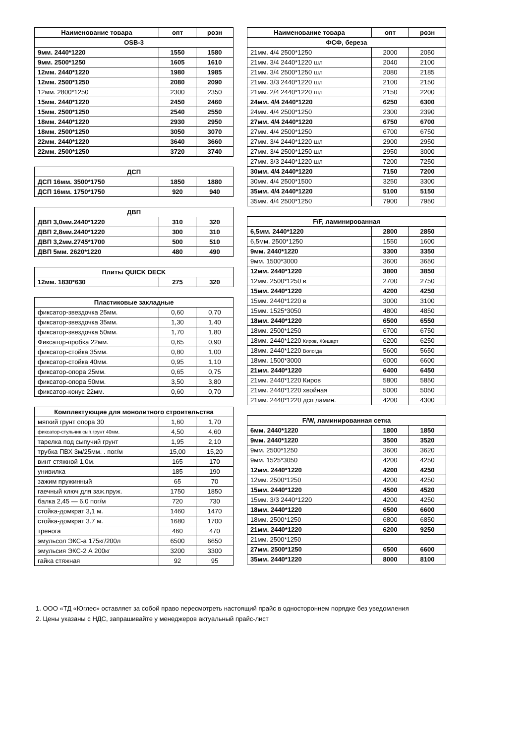| Наименование товара | опт | розн |
| --- | --- | --- |
| OSB-3 | | |
| 9мм. 2440*1220 | 1550 | 1580 |
| 9мм. 2500*1250 | 1605 | 1610 |
| 12мм. 2440*1220 | 1980 | 1985 |
| 12мм. 2500*1250 | 2080 | 2090 |
| 12мм. 2800*1250 | 2300 | 2350 |
| 15мм. 2440*1220 | 2450 | 2460 |
| 15мм. 2500*1250 | 2540 | 2550 |
| 18мм. 2440*1220 | 2930 | 2950 |
| 18мм. 2500*1250 | 3050 | 3070 |
| 22мм. 2440*1220 | 3640 | 3660 |
| 22мм. 2500*1250 | 3720 | 3740 |
| ДСП | | |
| --- | --- | --- |
| ДСП 16мм. 3500*1750 | 1850 | 1880 |
| ДСП 16мм. 1750*1750 | 920 | 940 |
| ДВП | | |
| --- | --- | --- |
| ДВП 3,0мм.2440*1220 | 310 | 320 |
| ДВП 2,8мм.2440*1220 | 300 | 310 |
| ДВП 3,2мм.2745*1700 | 500 | 510 |
| ДВП 5мм. 2620*1220 | 480 | 490 |
| Плиты QUICK DECK | | |
| --- | --- | --- |
| 12мм. 1830*630 | 275 | 320 |
| Пластиковые закладные | | |
| --- | --- | --- |
| фиксатор-звездочка 25мм. | 0,60 | 0,70 |
| фиксатор-звездочка 35мм. | 1,30 | 1,40 |
| фиксатор-звездочка 50мм. | 1,70 | 1,80 |
| Фиксатор-пробка 22мм. | 0,65 | 0,90 |
| фиксатор-стойка 35мм. | 0,80 | 1,00 |
| фиксатор-стойка 40мм. | 0,95 | 1,10 |
| фиксатор-опора 25мм. | 0,65 | 0,75 |
| фиксатор-опора 50мм. | 3,50 | 3,80 |
| фиксатор-конус 22мм. | 0,60 | 0,70 |
| Комплектующие для монолитного строительства | | |
| --- | --- | --- |
| мягкий грунт опора 30 | 1,60 | 1,70 |
| фиксатор-стульчик сып.грунт 40мм. | 4,50 | 4,60 |
| тарелка под сыпучий грунт | 1,95 | 2,10 |
| трубка ПВХ 3м/25мм. . пог/м | 15,00 | 15,20 |
| винт стяжной 1,0м. | 165 | 170 |
| унивилка | 185 | 190 |
| зажим пружинный | 65 | 70 |
| гаечный ключ для заж.пруж. | 1750 | 1850 |
| балка 2,45 — 6.0 пог/м | 720 | 730 |
| стойка-домкрат 3,1 м. | 1460 | 1470 |
| стойка-домкрат 3.7 м. | 1680 | 1700 |
| тренога | 460 | 470 |
| эмульсол ЭКС-а 175кг/200л | 6500 | 6650 |
| эмульсия ЭКС-2 А 200кг | 3200 | 3300 |
| гайка стяжная | 92 | 95 |
| Наименование товара | опт | розн |
| --- | --- | --- |
| ФСФ, береза | | |
| 21мм. 4/4 2500*1250 | 2000 | 2050 |
| 21мм. 3/4 2440*1220 шл | 2040 | 2100 |
| 21мм. 3/4 2500*1250 шл | 2080 | 2185 |
| 21мм. 3/3 2440*1220 шл | 2100 | 2150 |
| 21мм. 2/4 2440*1220 шл | 2150 | 2200 |
| 24мм. 4/4 2440*1220 | 6250 | 6300 |
| 24мм. 4/4 2500*1250 | 2300 | 2390 |
| 27мм. 4/4 2440*1220 | 6750 | 6700 |
| 27мм. 4/4 2500*1250 | 6700 | 6750 |
| 27мм. 3/4 2440*1220 шл | 2900 | 2950 |
| 27мм. 3/4 2500*1250 шл | 2950 | 3000 |
| 27мм. 3/3 2440*1220 шл | 7200 | 7250 |
| 30мм. 4/4 2440*1220 | 7150 | 7200 |
| 30мм. 4/4 2500*1500 | 3250 | 3300 |
| 35мм. 4/4 2440*1220 | 5100 | 5150 |
| 35мм. 4/4 2500*1250 | 7900 | 7950 |
| F/F, ламинированная | | |
| --- | --- | --- |
| 6,5мм. 2440*1220 | 2800 | 2850 |
| 6,5мм. 2500*1250 | 1550 | 1600 |
| 9мм. 2440*1220 | 3300 | 3350 |
| 9мм. 1500*3000 | 3600 | 3650 |
| 12мм. 2440*1220 | 3800 | 3850 |
| 12мм. 2500*1250 в | 2700 | 2750 |
| 15мм. 2440*1220 | 4200 | 4250 |
| 15мм. 2440*1220 в | 3000 | 3100 |
| 15мм. 1525*3050 | 4800 | 4850 |
| 18мм. 2440*1220 | 6500 | 6550 |
| 18мм. 2500*1250 | 6700 | 6750 |
| 18мм. 2440*1220 Киров, Жешарт | 6200 | 6250 |
| 18мм. 2440*1220 Вологда | 5600 | 5650 |
| 18мм. 1500*3000 | 6000 | 6600 |
| 21мм. 2440*1220 | 6400 | 6450 |
| 21мм. 2440*1220 Киров | 5800 | 5850 |
| 21мм. 2440*1220 хвойная | 5000 | 5050 |
| 21мм. 2440*1220 дсп ламин. | 4200 | 4300 |
| F/W, ламинированная сетка | | |
| --- | --- | --- |
| 6мм. 2440*1220 | 1800 | 1850 |
| 9мм. 2440*1220 | 3500 | 3520 |
| 9мм. 2500*1250 | 3600 | 3620 |
| 9мм. 1525*3050 | 4200 | 4250 |
| 12мм. 2440*1220 | 4200 | 4250 |
| 12мм. 2500*1250 | 4200 | 4250 |
| 15мм. 2440*1220 | 4500 | 4520 |
| 15мм. 3/3 2440*1220 | 4200 | 4250 |
| 18мм. 2440*1220 | 6500 | 6600 |
| 18мм. 2500*1250 | 6800 | 6850 |
| 21мм. 2440*1220 | 6200 | 9250 |
| 21мм. 2500*1250 | | |
| 27мм. 2500*1250 | 6500 | 6600 |
| 35мм. 2440*1220 | 8000 | 8100 |
1. ООО «ТД «Юглес» оставляет за собой право пересмотреть настоящий прайс в одностороннем порядке без уведомления
2. Цены указаны с НДС, запрашивайте у менеджеров актуальный прайс-лист